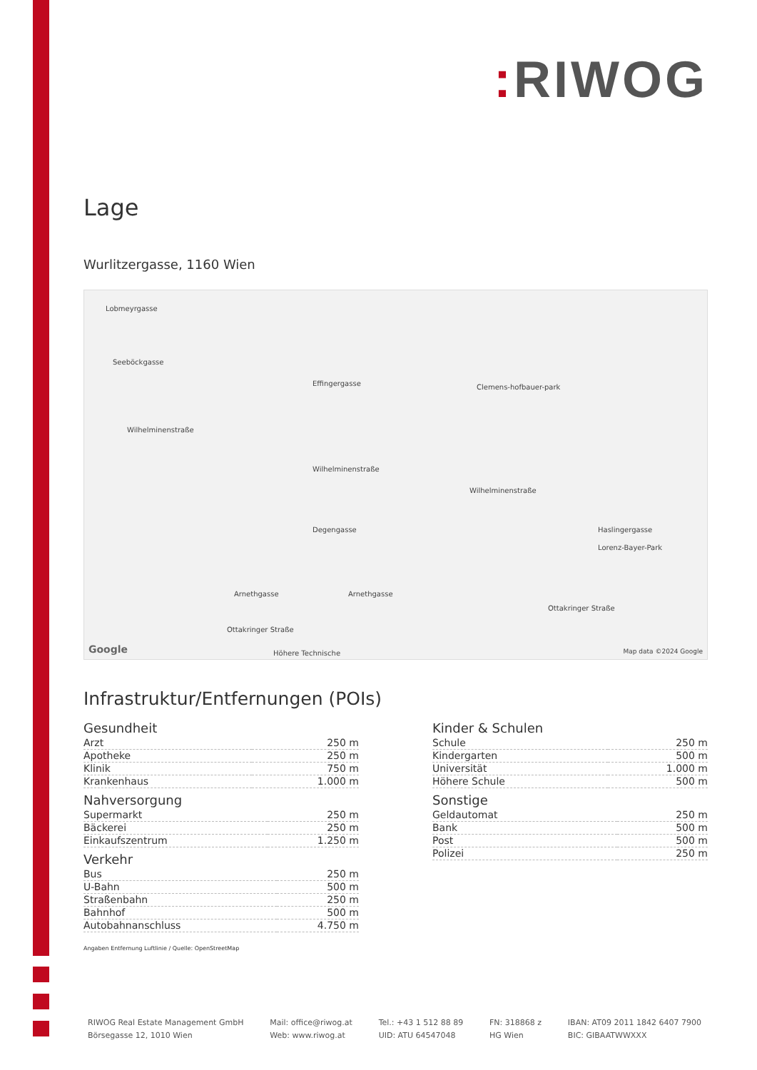: RIWOG
Lage
Wurlitzergasse, 1160 Wien
Lobmeyrgasse
Seeböckgasse
Effingergasse Clemens-hofbauer-park
Wilhelminenstraße
Wilhelminenstraße
Wilhelminenstraße
Degengasse Haslingergasse
Lorenz-Bayer-Park
Arnethgasse Arnethgasse
Ottakringer Straße
Ottakringer Straße
Höhere Technische
Google Map data ©2024 Google
Infrastruktur/Entfernungen (POIs)
Gesundheit
| Arzt | 250 m |
| Apotheke | 250 m |
| Klinik | 750 m |
| Krankenhaus | 1.000 m |
Nahversorgung
| Supermarkt | 250 m |
| Bäckerei | 250 m |
| Einkaufszentrum | 1.250 m |
Verkehr
| Bus | 250 m |
| U-Bahn | 500 m |
| Straßenbahn | 250 m |
| Bahnhof | 500 m |
| Autobahnanschluss | 4.750 m |
Angaben Entfernung Luftlinie / Quelle: OpenStreetMap
Kinder & Schulen
| Schule | 250 m |
| Kindergarten | 500 m |
| Universität | 1.000 m |
| Höhere Schule | 500 m |
Sonstige
| Geldautomat | 250 m |
| Bank | 500 m |
| Post | 500 m |
| Polizei | 250 m |
RIWOG Real Estate Management GmbH
Börsegasse 12, 1010 Wien
Mail: office@riwog.at
Web: www.riwog.at
Tel.: +43 1 512 88 89
UID: ATU 64547048
FN: 318868 z
HG Wien
IBAN: AT09 2011 1842 6407 7900
BIC: GIBAATWWXXX